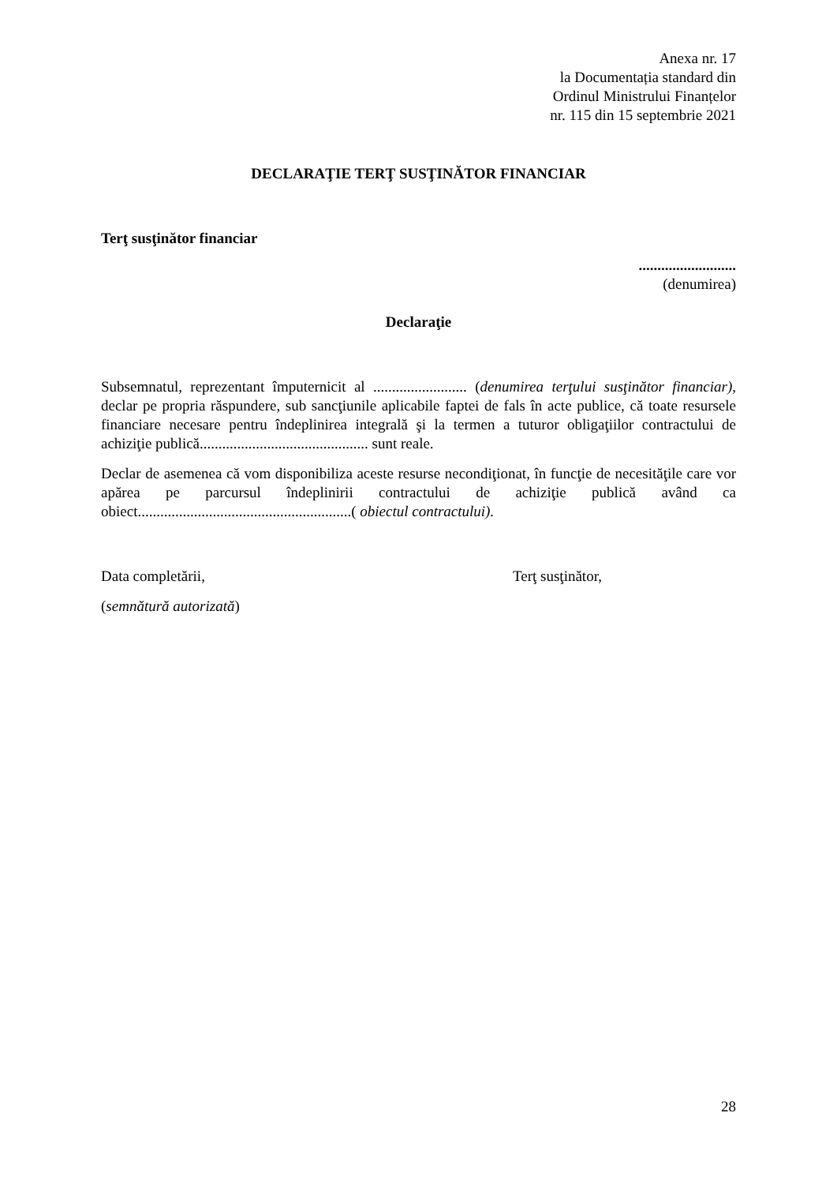Anexa nr. 17
la Documentația standard din
Ordinul Ministrului Finanțelor
nr. 115 din 15 septembrie 2021
DECLARAŢIE TERŢ SUSŢINĂTOR FINANCIAR
Terţ susţinător financiar
..........................
(denumirea)
Declaraţie
Subsemnatul, reprezentant împuternicit al ......................... (denumirea terţului susţinător financiar), declar pe propria răspundere, sub sancţiunile aplicabile faptei de fals în acte publice, că toate resursele financiare necesare pentru îndeplinirea integrală şi la termen a tuturor obligaţiilor contractului de achiziţie publică............................................. sunt reale.
Declar de asemenea că vom disponibiliza aceste resurse necondiţionat, în funcţie de necesităţile care vor apărea pe parcursul îndeplinirii contractului de achiziţie publică având ca obiect.........................................................( obiectul contractului).
Data completării, Terţ susţinător,
(semnătură autorizată)
28